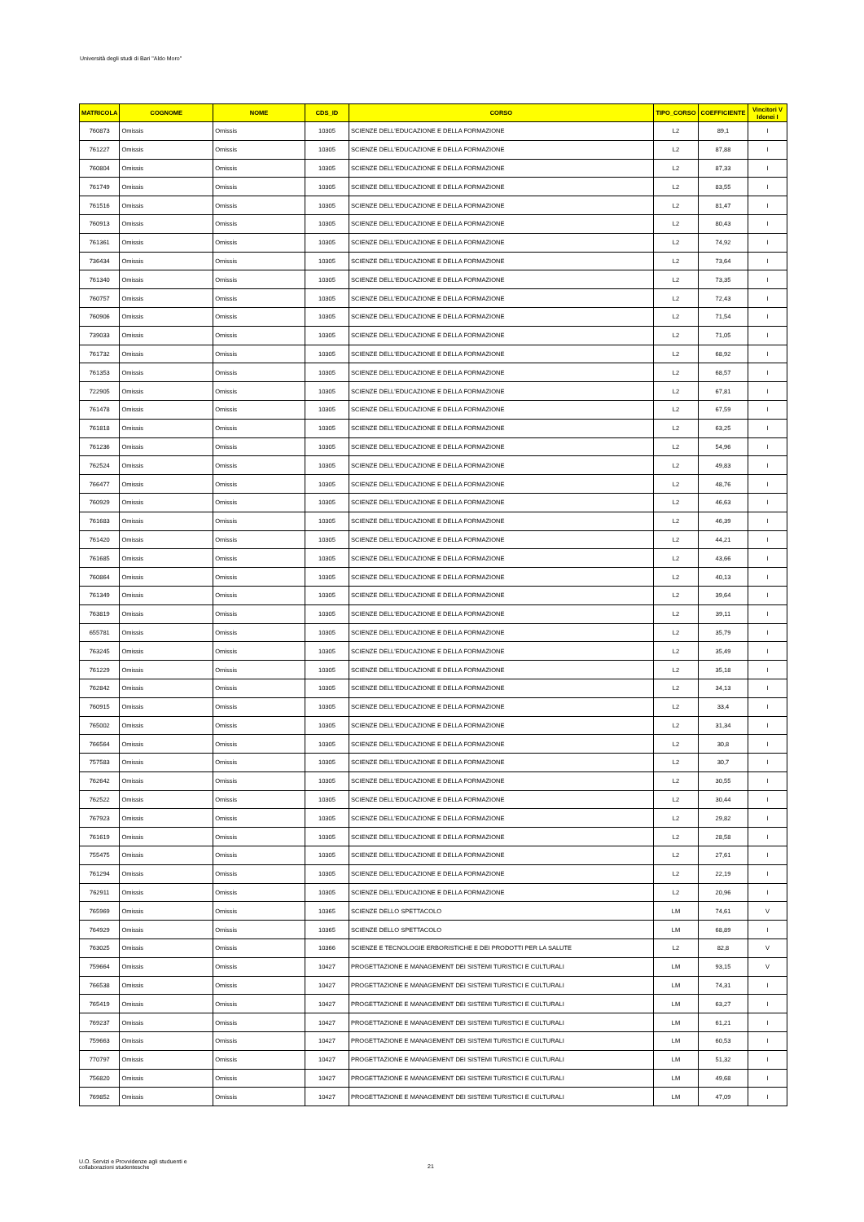Università degli studi di Bari "Aldo Moro"
| MATRICOLA | COGNOME | NOME | CDS_ID | CORSO | TIPO_CORSO | COEFFICIENTE | Vincitori V Idonei I |
| --- | --- | --- | --- | --- | --- | --- | --- |
| 760873 | Omissis | Omissis | 10305 | SCIENZE DELL'EDUCAZIONE E DELLA FORMAZIONE | L2 | 89,1 | I |
| 761227 | Omissis | Omissis | 10305 | SCIENZE DELL'EDUCAZIONE E DELLA FORMAZIONE | L2 | 87,88 | I |
| 760804 | Omissis | Omissis | 10305 | SCIENZE DELL'EDUCAZIONE E DELLA FORMAZIONE | L2 | 87,33 | I |
| 761749 | Omissis | Omissis | 10305 | SCIENZE DELL'EDUCAZIONE E DELLA FORMAZIONE | L2 | 83,55 | I |
| 761516 | Omissis | Omissis | 10305 | SCIENZE DELL'EDUCAZIONE E DELLA FORMAZIONE | L2 | 81,47 | I |
| 760913 | Omissis | Omissis | 10305 | SCIENZE DELL'EDUCAZIONE E DELLA FORMAZIONE | L2 | 80,43 | I |
| 761361 | Omissis | Omissis | 10305 | SCIENZE DELL'EDUCAZIONE E DELLA FORMAZIONE | L2 | 74,92 | I |
| 736434 | Omissis | Omissis | 10305 | SCIENZE DELL'EDUCAZIONE E DELLA FORMAZIONE | L2 | 73,64 | I |
| 761340 | Omissis | Omissis | 10305 | SCIENZE DELL'EDUCAZIONE E DELLA FORMAZIONE | L2 | 73,35 | I |
| 760757 | Omissis | Omissis | 10305 | SCIENZE DELL'EDUCAZIONE E DELLA FORMAZIONE | L2 | 72,43 | I |
| 760906 | Omissis | Omissis | 10305 | SCIENZE DELL'EDUCAZIONE E DELLA FORMAZIONE | L2 | 71,54 | I |
| 739033 | Omissis | Omissis | 10305 | SCIENZE DELL'EDUCAZIONE E DELLA FORMAZIONE | L2 | 71,05 | I |
| 761732 | Omissis | Omissis | 10305 | SCIENZE DELL'EDUCAZIONE E DELLA FORMAZIONE | L2 | 68,92 | I |
| 761353 | Omissis | Omissis | 10305 | SCIENZE DELL'EDUCAZIONE E DELLA FORMAZIONE | L2 | 68,57 | I |
| 722905 | Omissis | Omissis | 10305 | SCIENZE DELL'EDUCAZIONE E DELLA FORMAZIONE | L2 | 67,81 | I |
| 761478 | Omissis | Omissis | 10305 | SCIENZE DELL'EDUCAZIONE E DELLA FORMAZIONE | L2 | 67,59 | I |
| 761818 | Omissis | Omissis | 10305 | SCIENZE DELL'EDUCAZIONE E DELLA FORMAZIONE | L2 | 63,25 | I |
| 761236 | Omissis | Omissis | 10305 | SCIENZE DELL'EDUCAZIONE E DELLA FORMAZIONE | L2 | 54,96 | I |
| 762524 | Omissis | Omissis | 10305 | SCIENZE DELL'EDUCAZIONE E DELLA FORMAZIONE | L2 | 49,83 | I |
| 766477 | Omissis | Omissis | 10305 | SCIENZE DELL'EDUCAZIONE E DELLA FORMAZIONE | L2 | 48,76 | I |
| 760929 | Omissis | Omissis | 10305 | SCIENZE DELL'EDUCAZIONE E DELLA FORMAZIONE | L2 | 46,63 | I |
| 761683 | Omissis | Omissis | 10305 | SCIENZE DELL'EDUCAZIONE E DELLA FORMAZIONE | L2 | 46,39 | I |
| 761420 | Omissis | Omissis | 10305 | SCIENZE DELL'EDUCAZIONE E DELLA FORMAZIONE | L2 | 44,21 | I |
| 761685 | Omissis | Omissis | 10305 | SCIENZE DELL'EDUCAZIONE E DELLA FORMAZIONE | L2 | 43,66 | I |
| 760864 | Omissis | Omissis | 10305 | SCIENZE DELL'EDUCAZIONE E DELLA FORMAZIONE | L2 | 40,13 | I |
| 761349 | Omissis | Omissis | 10305 | SCIENZE DELL'EDUCAZIONE E DELLA FORMAZIONE | L2 | 39,64 | I |
| 763819 | Omissis | Omissis | 10305 | SCIENZE DELL'EDUCAZIONE E DELLA FORMAZIONE | L2 | 39,11 | I |
| 655781 | Omissis | Omissis | 10305 | SCIENZE DELL'EDUCAZIONE E DELLA FORMAZIONE | L2 | 35,79 | I |
| 763245 | Omissis | Omissis | 10305 | SCIENZE DELL'EDUCAZIONE E DELLA FORMAZIONE | L2 | 35,49 | I |
| 761229 | Omissis | Omissis | 10305 | SCIENZE DELL'EDUCAZIONE E DELLA FORMAZIONE | L2 | 35,18 | I |
| 762842 | Omissis | Omissis | 10305 | SCIENZE DELL'EDUCAZIONE E DELLA FORMAZIONE | L2 | 34,13 | I |
| 760915 | Omissis | Omissis | 10305 | SCIENZE DELL'EDUCAZIONE E DELLA FORMAZIONE | L2 | 33,4 | I |
| 765002 | Omissis | Omissis | 10305 | SCIENZE DELL'EDUCAZIONE E DELLA FORMAZIONE | L2 | 31,34 | I |
| 766564 | Omissis | Omissis | 10305 | SCIENZE DELL'EDUCAZIONE E DELLA FORMAZIONE | L2 | 30,8 | I |
| 757583 | Omissis | Omissis | 10305 | SCIENZE DELL'EDUCAZIONE E DELLA FORMAZIONE | L2 | 30,7 | I |
| 762642 | Omissis | Omissis | 10305 | SCIENZE DELL'EDUCAZIONE E DELLA FORMAZIONE | L2 | 30,55 | I |
| 762522 | Omissis | Omissis | 10305 | SCIENZE DELL'EDUCAZIONE E DELLA FORMAZIONE | L2 | 30,44 | I |
| 767923 | Omissis | Omissis | 10305 | SCIENZE DELL'EDUCAZIONE E DELLA FORMAZIONE | L2 | 29,82 | I |
| 761619 | Omissis | Omissis | 10305 | SCIENZE DELL'EDUCAZIONE E DELLA FORMAZIONE | L2 | 28,58 | I |
| 755475 | Omissis | Omissis | 10305 | SCIENZE DELL'EDUCAZIONE E DELLA FORMAZIONE | L2 | 27,61 | I |
| 761294 | Omissis | Omissis | 10305 | SCIENZE DELL'EDUCAZIONE E DELLA FORMAZIONE | L2 | 22,19 | I |
| 762911 | Omissis | Omissis | 10305 | SCIENZE DELL'EDUCAZIONE E DELLA FORMAZIONE | L2 | 20,96 | I |
| 765969 | Omissis | Omissis | 10365 | SCIENZE DELLO SPETTACOLO | LM | 74,61 | V |
| 764929 | Omissis | Omissis | 10365 | SCIENZE DELLO SPETTACOLO | LM | 68,89 | I |
| 763025 | Omissis | Omissis | 10366 | SCIENZE E TECNOLOGIE ERBORISTICHE E DEI PRODOTTI PER LA SALUTE | L2 | 82,8 | V |
| 759664 | Omissis | Omissis | 10427 | PROGETTAZIONE E MANAGEMENT DEI SISTEMI TURISTICI E CULTURALI | LM | 93,15 | V |
| 766538 | Omissis | Omissis | 10427 | PROGETTAZIONE E MANAGEMENT DEI SISTEMI TURISTICI E CULTURALI | LM | 74,31 | I |
| 765419 | Omissis | Omissis | 10427 | PROGETTAZIONE E MANAGEMENT DEI SISTEMI TURISTICI E CULTURALI | LM | 63,27 | I |
| 769237 | Omissis | Omissis | 10427 | PROGETTAZIONE E MANAGEMENT DEI SISTEMI TURISTICI E CULTURALI | LM | 61,21 | I |
| 759663 | Omissis | Omissis | 10427 | PROGETTAZIONE E MANAGEMENT DEI SISTEMI TURISTICI E CULTURALI | LM | 60,53 | I |
| 770797 | Omissis | Omissis | 10427 | PROGETTAZIONE E MANAGEMENT DEI SISTEMI TURISTICI E CULTURALI | LM | 51,32 | I |
| 756820 | Omissis | Omissis | 10427 | PROGETTAZIONE E MANAGEMENT DEI SISTEMI TURISTICI E CULTURALI | LM | 49,68 | I |
| 769852 | Omissis | Omissis | 10427 | PROGETTAZIONE E MANAGEMENT DEI SISTEMI TURISTICI E CULTURALI | LM | 47,09 | I |
U.O. Servizi e Provvidenze agli studuenti e
collaborazioni studentesche
21